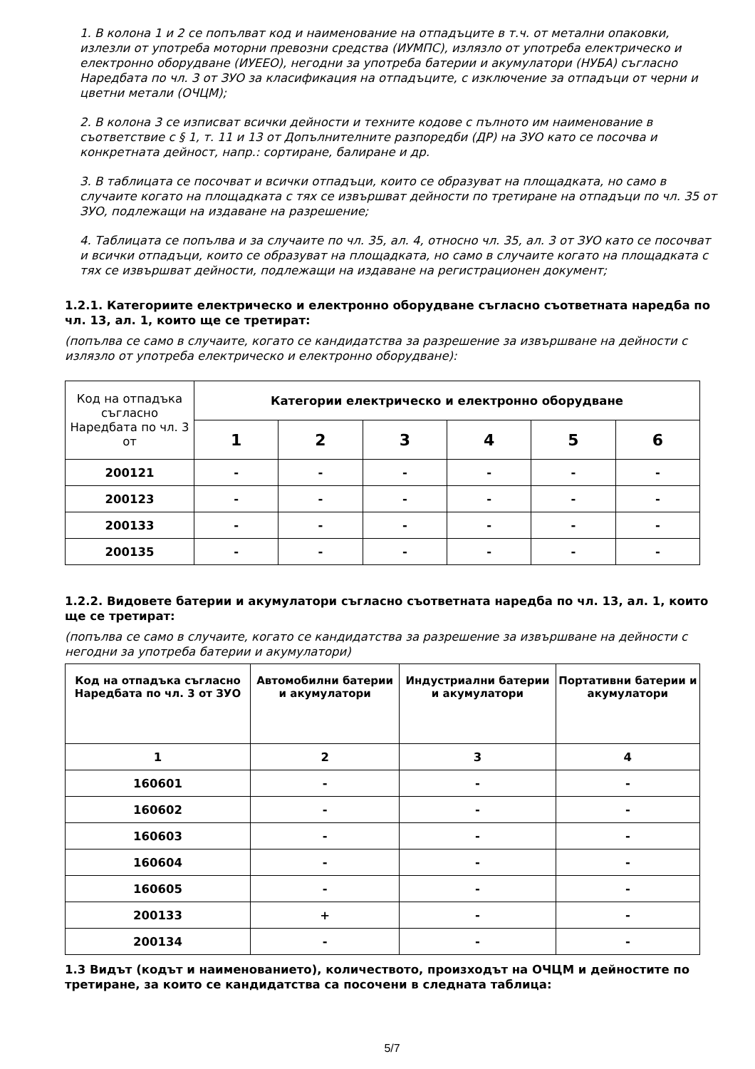1. В колона 1 и 2 се попълват код и наименование на отпадъците в т.ч. от метални опаковки, излезли от употреба моторни превозни средства (ИУМПС), излязло от употреба електрическо и електронно оборудване (ИУЕЕО), негодни за употреба батерии и акумулатори (НУБА) съгласно Наредбата по чл. 3 от ЗУО за класификация на отпадъците, с изключение за отпадъци от черни и цветни метали (ОЧЦМ);
2. В колона 3 се изписват всички дейности и техните кодове с пълното им наименование в съответствие с § 1, т. 11 и 13 от Допълнителните разпоредби (ДР) на ЗУО като се посочва и конкретната дейност, напр.: сортиране, балиране и др.
3. В таблицата се посочват и всички отпадъци, които се образуват на площадката, но само в случаите когато на площадката с тях се извършват дейности по третиране на отпадъци по чл. 35 от ЗУО, подлежащи на издаване на разрешение;
4. Таблицата се попълва и за случаите по чл. 35, ал. 4, относно чл. 35, ал. 3 от ЗУО като се посочват и всички отпадъци, които се образуват на площадката, но само в случаите когато на площадката с тях се извършват дейности, подлежащи на издаване на регистрационен документ;
1.2.1. Категориите електрическо и електронно оборудване съгласно съответната наредба по чл. 13, ал. 1, които ще се третират:
(попълва се само в случаите, когато се кандидатства за разрешение за извършване на дейности с излязло от употреба електрическо и електронно оборудване):
| Код на отпадъка съгласно Наредбата по чл. 3 от | Категории електрическо и електронно оборудване | | | | | |
| --- | --- | --- | --- | --- | --- | --- |
| | 1 | 2 | 3 | 4 | 5 | 6 |
| 200121 | - | - | - | - | - | - |
| 200123 | - | - | - | - | - | - |
| 200133 | - | - | - | - | - | - |
| 200135 | - | - | - | - | - | - |
1.2.2. Видовете батерии и акумулатори съгласно съответната наредба по чл. 13, ал. 1, които ще се третират:
(попълва се само в случаите, когато се кандидатства за разрешение за извършване на дейности с негодни за употреба батерии и акумулатори)
| Код на отпадъка съгласно Наредбата по чл. 3 от ЗУО | Автомобилни батерии и акумулатори | Индустриални батерии и акумулатори | Портативни батерии и акумулатори |
| --- | --- | --- | --- |
| 1 | 2 | 3 | 4 |
| 160601 | - | - | - |
| 160602 | - | - | - |
| 160603 | - | - | - |
| 160604 | - | - | - |
| 160605 | - | - | - |
| 200133 | + | - | - |
| 200134 | - | - | - |
1.3 Видът (кодът и наименованието), количеството, произходът на ОЧЦМ и дейностите по третиране, за които се кандидатства са посочени в следната таблица:
5/7